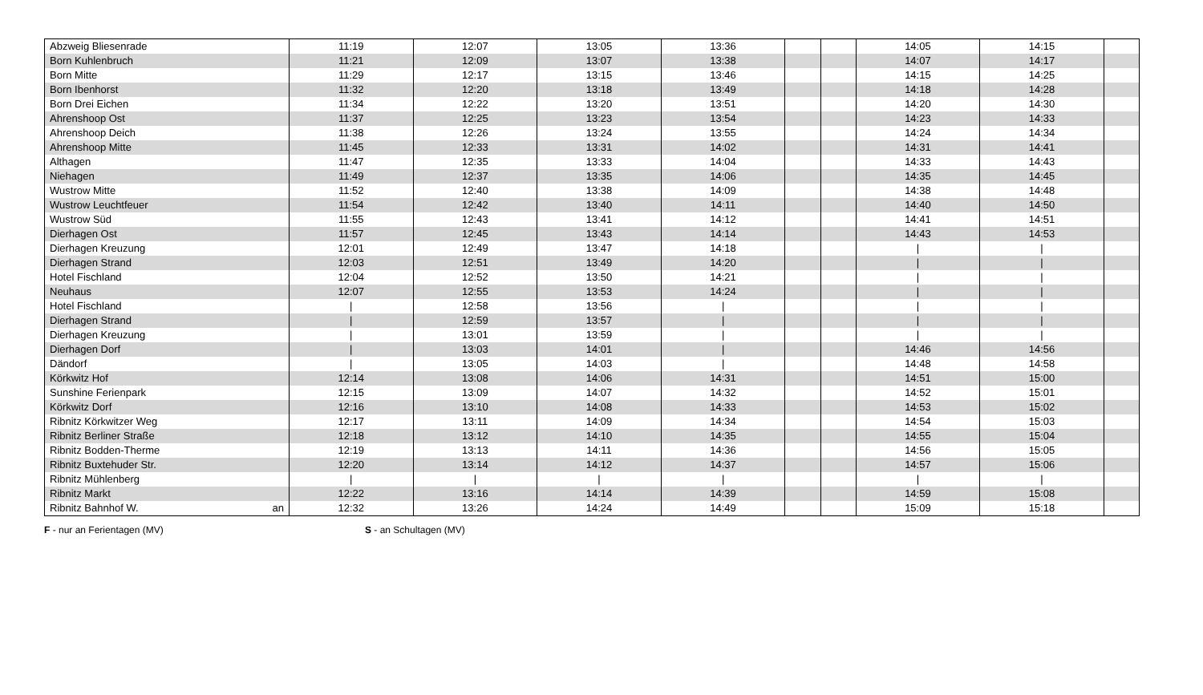| Abzweig Bliesenrade | | 11:19 | 12:07 | 13:05 | 13:36 | | | 14:05 | 14:15 | |
| Born Kuhlenbruch | | 11:21 | 12:09 | 13:07 | 13:38 | | | 14:07 | 14:17 | |
| Born Mitte | | 11:29 | 12:17 | 13:15 | 13:46 | | | 14:15 | 14:25 | |
| Born Ibenhorst | | 11:32 | 12:20 | 13:18 | 13:49 | | | 14:18 | 14:28 | |
| Born Drei Eichen | | 11:34 | 12:22 | 13:20 | 13:51 | | | 14:20 | 14:30 | |
| Ahrenshoop Ost | | 11:37 | 12:25 | 13:23 | 13:54 | | | 14:23 | 14:33 | |
| Ahrenshoop Deich | | 11:38 | 12:26 | 13:24 | 13:55 | | | 14:24 | 14:34 | |
| Ahrenshoop Mitte | | 11:45 | 12:33 | 13:31 | 14:02 | | | 14:31 | 14:41 | |
| Althagen | | 11:47 | 12:35 | 13:33 | 14:04 | | | 14:33 | 14:43 | |
| Niehagen | | 11:49 | 12:37 | 13:35 | 14:06 | | | 14:35 | 14:45 | |
| Wustrow Mitte | | 11:52 | 12:40 | 13:38 | 14:09 | | | 14:38 | 14:48 | |
| Wustrow Leuchtfeuer | | 11:54 | 12:42 | 13:40 | 14:11 | | | 14:40 | 14:50 | |
| Wustrow Süd | | 11:55 | 12:43 | 13:41 | 14:12 | | | 14:41 | 14:51 | |
| Dierhagen Ost | | 11:57 | 12:45 | 13:43 | 14:14 | | | 14:43 | 14:53 | |
| Dierhagen Kreuzung | | 12:01 | 12:49 | 13:47 | 14:18 | | | / | / | |
| Dierhagen Strand | | 12:03 | 12:51 | 13:49 | 14:20 | | | / | / | |
| Hotel Fischland | | 12:04 | 12:52 | 13:50 | 14:21 | | | / | / | |
| Neuhaus | | 12:07 | 12:55 | 13:53 | 14:24 | | | / | / | |
| Hotel Fischland | | / | 12:58 | 13:56 | / | | | / | / | |
| Dierhagen Strand | | / | 12:59 | 13:57 | / | | | / | / | |
| Dierhagen Kreuzung | | / | 13:01 | 13:59 | / | | | / | / | |
| Dierhagen Dorf | | / | 13:03 | 14:01 | / | | | 14:46 | 14:56 | |
| Dändorf | | / | 13:05 | 14:03 | / | | | 14:48 | 14:58 | |
| Körkwitz Hof | | 12:14 | 13:08 | 14:06 | 14:31 | | | 14:51 | 15:00 | |
| Sunshine Ferienpark | | 12:15 | 13:09 | 14:07 | 14:32 | | | 14:52 | 15:01 | |
| Körkwitz Dorf | | 12:16 | 13:10 | 14:08 | 14:33 | | | 14:53 | 15:02 | |
| Ribnitz Körkwitzer Weg | | 12:17 | 13:11 | 14:09 | 14:34 | | | 14:54 | 15:03 | |
| Ribnitz Berliner Straße | | 12:18 | 13:12 | 14:10 | 14:35 | | | 14:55 | 15:04 | |
| Ribnitz Bodden-Therme | | 12:19 | 13:13 | 14:11 | 14:36 | | | 14:56 | 15:05 | |
| Ribnitz Buxtehuder Str. | | 12:20 | 13:14 | 14:12 | 14:37 | | | 14:57 | 15:06 | |
| Ribnitz Mühlenberg | | / | / | / | / | | | / | / | |
| Ribnitz Markt | | 12:22 | 13:16 | 14:14 | 14:39 | | | 14:59 | 15:08 | |
| Ribnitz Bahnhof W. | an | 12:32 | 13:26 | 14:24 | 14:49 | | | 15:09 | 15:18 | |
F - nur an Ferientagen (MV) S - an Schultagen (MV)